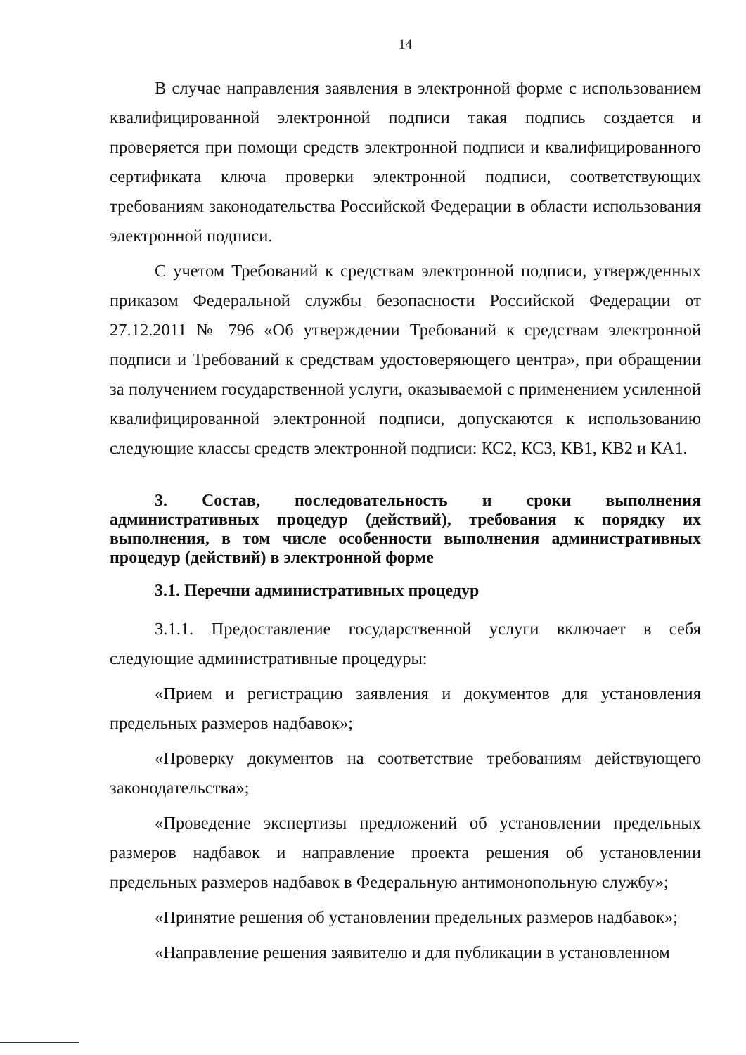14
В случае направления заявления в электронной форме с использованием квалифицированной электронной подписи такая подпись создается и проверяется при помощи средств электронной подписи и квалифицированного сертификата ключа проверки электронной подписи, соответствующих требованиям законодательства Российской Федерации в области использования электронной подписи.
С учетом Требований к средствам электронной подписи, утвержденных приказом Федеральной службы безопасности Российской Федерации от 27.12.2011 № 796 «Об утверждении Требований к средствам электронной подписи и Требований к средствам удостоверяющего центра», при обращении за получением государственной услуги, оказываемой с применением усиленной квалифицированной электронной подписи, допускаются к использованию следующие классы средств электронной подписи: КС2, КС3, КВ1, КВ2 и КА1.
3. Состав, последовательность и сроки выполнения административных процедур (действий), требования к порядку их выполнения, в том числе особенности выполнения административных процедур (действий) в электронной форме
3.1. Перечни административных процедур
3.1.1. Предоставление государственной услуги включает в себя следующие административные процедуры:
«Прием и регистрацию заявления и документов для установления предельных размеров надбавок»;
«Проверку документов на соответствие требованиям действующего законодательства»;
«Проведение экспертизы предложений об установлении предельных размеров надбавок и направление проекта решения об установлении предельных размеров надбавок в Федеральную антимонопольную службу»;
«Принятие решения об установлении предельных размеров надбавок»;
«Направление решения заявителю и для публикации в установленном